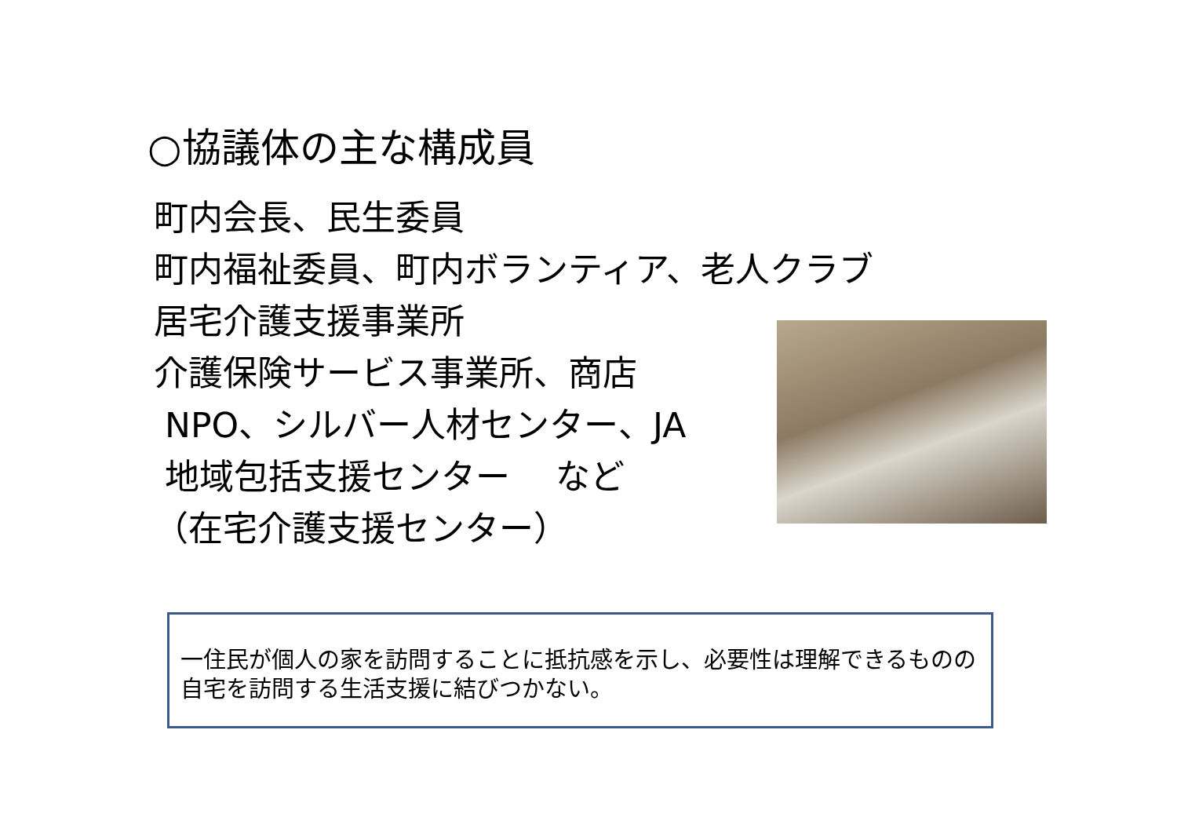○協議体の主な構成員
町内会長、民生委員
町内福祉委員、町内ボランティア、老人クラブ
居宅介護支援事業所
介護保険サービス事業所、商店
NPO、シルバー人材センター、JA
地域包括支援センター　 など
（在宅介護支援センター）
一住民が個人の家を訪問することに抵抗感を示し、必要性は理解できるものの自宅を訪問する生活支援に結びつかない。